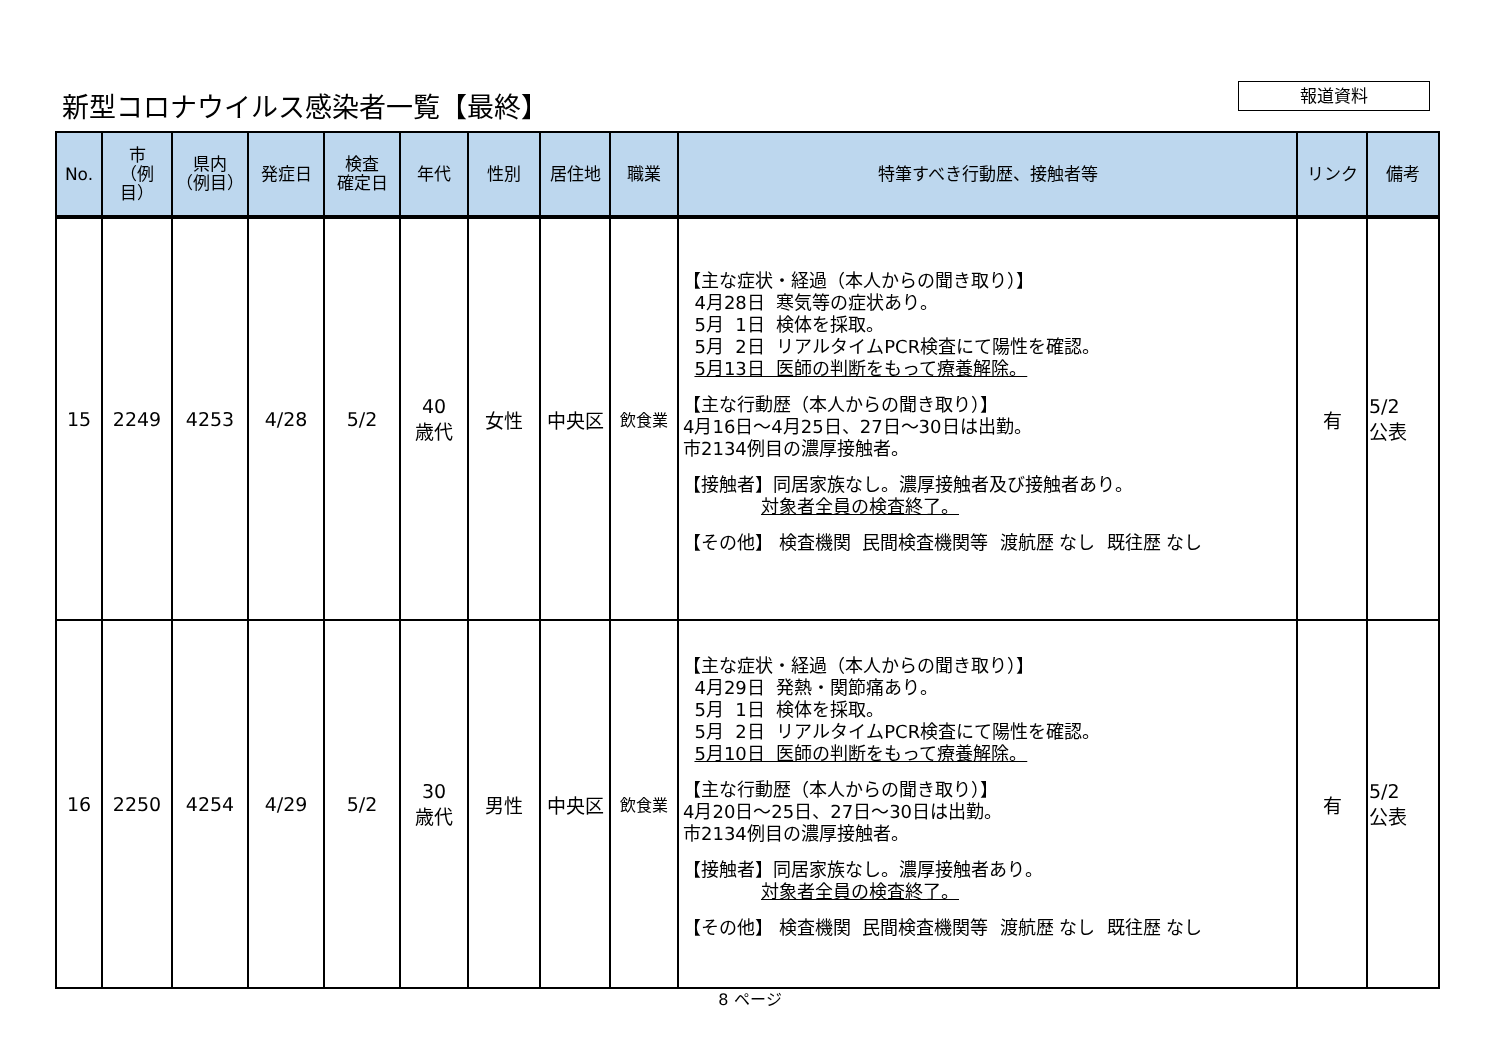新型コロナウイルス感染者一覧【最終】 報道資料
| No. | 市 （例目） | 県内 （例目） | 発症日 | 検査 確定日 | 年代 | 性別 | 居住地 | 職業 | 特筆すべき行動歴、接触者等 | リンク | 備考 |
| --- | --- | --- | --- | --- | --- | --- | --- | --- | --- | --- | --- |
| 15 | 2249 | 4253 | 4/28 | 5/2 | 40 歳代 | 女性 | 中央区 | 飲食業 | 【主な症状・経過（本人からの聞き取り）】 4月28日 寒気等の症状あり。 5月 1日 検体を採取。 5月 2日 リアルタイムPCR検査にて陽性を確認。 5月13日 医師の判断をもって療養解除。 【主な行動歴（本人からの聞き取り）】 4月16日～4月25日、27日～30日は出勤。 市2134例目の濃厚接触者。 【接触者】同居家族なし。濃厚接触者及び接触者あり。 対象者全員の検査終了。 【その他】 検査機関 民間検査機関等 渡航歴 なし 既往歴 なし | 有 | 5/2 公表 |
| 16 | 2250 | 4254 | 4/29 | 5/2 | 30 歳代 | 男性 | 中央区 | 飲食業 | 【主な症状・経過（本人からの聞き取り）】 4月29日 発熱・関節痛あり。 5月 1日 検体を採取。 5月 2日 リアルタイムPCR検査にて陽性を確認。 5月10日 医師の判断をもって療養解除。 【主な行動歴（本人からの聞き取り）】 4月20日～25日、27日～30日は出勤。 市2134例目の濃厚接触者。 【接触者】同居家族なし。濃厚接触者あり。 対象者全員の検査終了。 【その他】 検査機関 民間検査機関等 渡航歴 なし 既往歴 なし | 有 | 5/2 公表 |
8 ページ